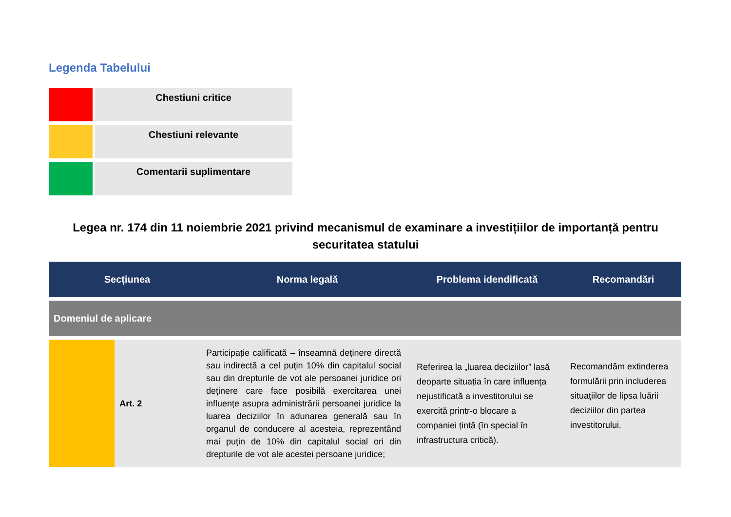Legenda Tabelului
| | Chestiuni critice |
| | Chestiuni relevante |
| | Comentarii suplimentare |
Legea nr. 174 din 11 noiembrie 2021 privind mecanismul de examinare a investițiilor de importanță pentru securitatea statului
| Secțiunea | | Norma legală | Problema idendificată | Recomandări |
| --- | --- | --- | --- | --- |
| Domeniul de aplicare | | | | |
| | Art. 2 | Participație calificată – înseamnă deținere directă sau indirectă a cel puțin 10% din capitalul social sau din drepturile de vot ale persoanei juridice ori deținere care face posibilă exercitarea unei influențe asupra administrării persoanei juridice la luarea deciziilor în adunarea generală sau în organul de conducere al acesteia, reprezentând mai puțin de 10% din capitalul social ori din drepturile de vot ale acestei persoane juridice; | Referirea la „luarea deciziilor” lasă deoparte situația în care influența nejustificată a investitorului se exercită printr-o blocare a companiei țintă (în special în infrastructura critică). | Recomandăm extinderea formulării prin includerea situațiilor de lipsa luării deciziilor din partea investitorului. |